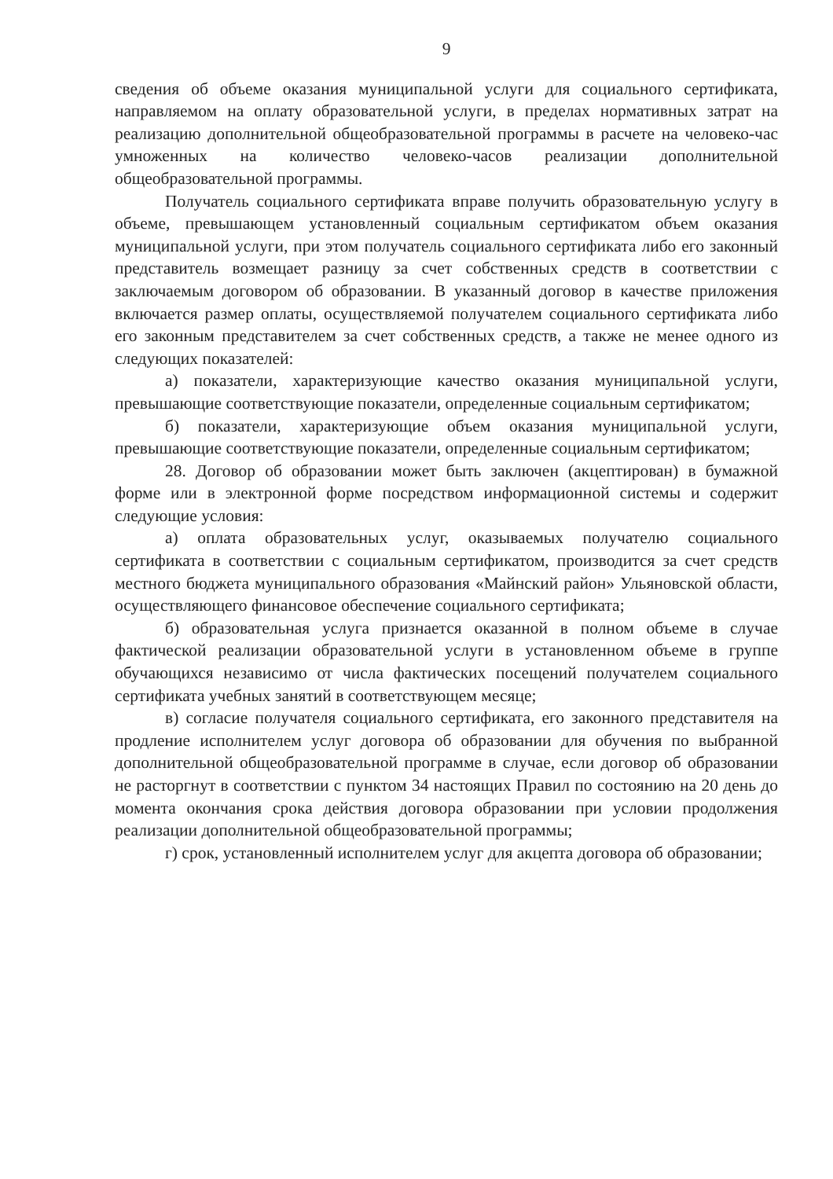9
сведения об объеме оказания муниципальной услуги для социального сертификата, направляемом на оплату образовательной услуги, в пределах нормативных затрат на реализацию дополнительной общеобразовательной программы в расчете на человеко-час умноженных на количество человеко-часов реализации дополнительной общеобразовательной программы.
Получатель социального сертификата вправе получить образовательную услугу в объеме, превышающем установленный социальным сертификатом объем оказания муниципальной услуги, при этом получатель социального сертификата либо его законный представитель возмещает разницу за счет собственных средств в соответствии с заключаемым договором об образовании. В указанный договор в качестве приложения включается размер оплаты, осуществляемой получателем социального сертификата либо его законным представителем за счет собственных средств, а также не менее одного из следующих показателей:
а) показатели, характеризующие качество оказания муниципальной услуги, превышающие соответствующие показатели, определенные социальным сертификатом;
б) показатели, характеризующие объем оказания муниципальной услуги, превышающие соответствующие показатели, определенные социальным сертификатом;
28. Договор об образовании может быть заключен (акцептирован) в бумажной форме или в электронной форме посредством информационной системы и содержит следующие условия:
а) оплата образовательных услуг, оказываемых получателю социального сертификата в соответствии с социальным сертификатом, производится за счет средств местного бюджета муниципального образования «Майнский район» Ульяновской области, осуществляющего финансовое обеспечение социального сертификата;
б) образовательная услуга признается оказанной в полном объеме в случае фактической реализации образовательной услуги в установленном объеме в группе обучающихся независимо от числа фактических посещений получателем социального сертификата учебных занятий в соответствующем месяце;
в) согласие получателя социального сертификата, его законного представителя на продление исполнителем услуг договора об образовании для обучения по выбранной дополнительной общеобразовательной программе в случае, если договор об образовании не расторгнут в соответствии с пунктом 34 настоящих Правил по состоянию на 20 день до момента окончания срока действия договора образовании при условии продолжения реализации дополнительной общеобразовательной программы;
г) срок, установленный исполнителем услуг для акцепта договора об образовании;